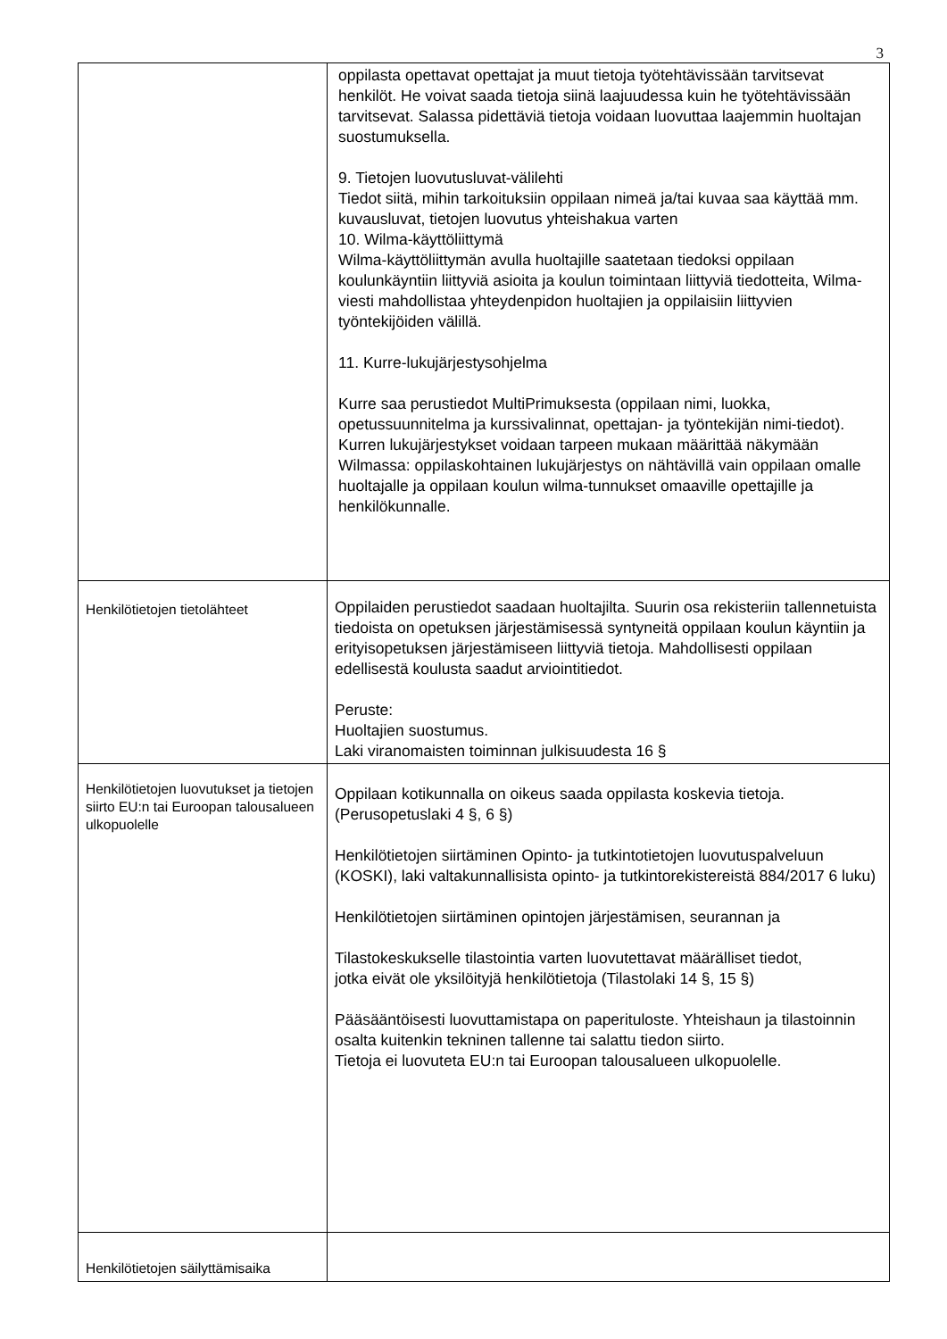3
| | oppilasta opettavat opettajat ja muut tietoja työtehtävissään tarvitsevat henkilöt. He voivat saada tietoja siinä laajuudessa kuin he työtehtävissään tarvitsevat. Salassa pidettäviä tietoja voidaan luovuttaa laajemmin huoltajan suostumuksella. 9. Tietojen luovutusluvat-välilehti Tiedot siitä, mihin tarkoituksiin oppilaan nimeä ja/tai kuvaa saa käyttää mm. kuvausluvat, tietojen luovutus yhteishakua varten 10. Wilma-käyttöliittymä Wilma-käyttöliittymän avulla huoltajille saatetaan tiedoksi oppilaan koulunkäyntiin liittyviä asioita ja koulun toimintaan liittyviä tiedotteita, Wilma-viesti mahdollistaa yhteydenpidon huoltajien ja oppilaisiin liittyvien työntekijöiden välillä. 11. Kurre-lukujärjestysohjelma Kurre saa perustiedot MultiPrimuksesta (oppilaan nimi, luokka, opetussuunnitelma ja kurssivalinnat, opettajan- ja työntekijän nimi-tiedot). Kurren lukujärjestykset voidaan tarpeen mukaan määrittää näkymään Wilmassa: oppilaskohtainen lukujärjestys on nähtävillä vain oppilaan omalle huoltajalle ja oppilaan koulun wilma-tunnukset omaaville opettajille ja henkilökunnalle. |
| Henkilötietojen tietolähteet | Oppilaiden perustiedot saadaan huoltajilta. Suurin osa rekisteriin tallennetuista tiedoista on opetuksen järjestämisessä syntyneitä oppilaan koulun käyntiin ja erityisopetuksen järjestämiseen liittyviä tietoja. Mahdollisesti oppilaan edellisestä koulusta saadut arviointitiedot. Peruste: Huoltajien suostumus. Laki viranomaisten toiminnan julkisuudesta 16 § |
| Henkilötietojen luovutukset ja tietojen siirto EU:n tai Euroopan talousalueen ulkopuolelle | Oppilaan kotikunnalla on oikeus saada oppilasta koskevia tietoja. (Perusopetuslaki 4 §, 6 §) Henkilötietojen siirtäminen Opinto- ja tutkintotietojen luovutuspalveluun (KOSKI), laki valtakunnallisista opinto- ja tutkintorekistereistä 884/2017 6 luku) Henkilötietojen siirtäminen opintojen järjestämisen, seurannan ja Tilastokeskukselle tilastointia varten luovutettavat määrälliset tiedot, jotka eivät ole yksilöityjä henkilötietoja (Tilastolaki 14 §, 15 §) Pääsääntöisesti luovuttamistapa on paperituloste. Yhteishaun ja tilastoinnin osalta kuitenkin tekninen tallenne tai salattu tiedon siirto. Tietoja ei luovuteta EU:n tai Euroopan talousalueen ulkopuolelle. |
| Henkilötietojen säilyttämisaika | |